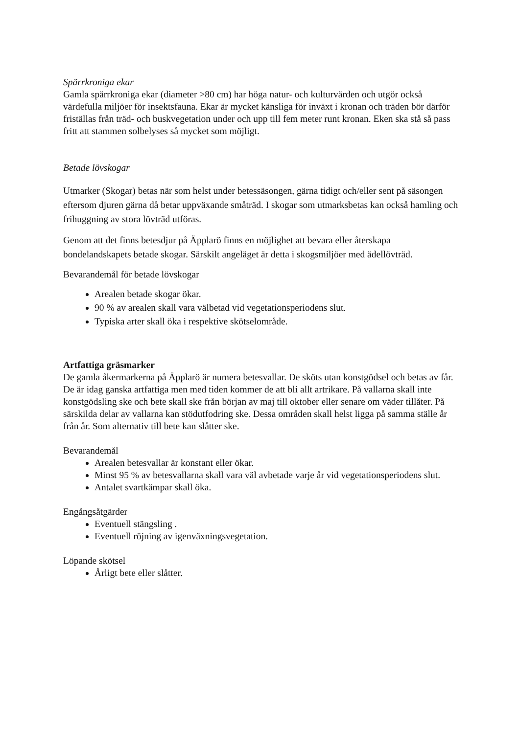Spärrkroniga ekar
Gamla spärrkroniga ekar (diameter >80 cm) har höga natur- och kulturvärden och utgör också värdefulla miljöer för insektsfauna. Ekar är mycket känsliga för inväxt i kronan och träden bör därför friställas från träd- och buskvegetation under och upp till fem meter runt kronan. Eken ska stå så pass fritt att stammen solbelyses så mycket som möjligt.
Betade lövskogar
Utmarker (Skogar) betas när som helst under betessäsongen, gärna tidigt och/eller sent på säsongen eftersom djuren gärna då betar uppväxande småträd. I skogar som utmarksbetas kan också hamling och frihuggning av stora lövträd utföras.
Genom att det finns betesdjur på Äpplarö finns en möjlighet att bevara eller återskapa bondelandskapets betade skogar. Särskilt angeläget är detta i skogsmiljöer med ädellövträd.
Bevarandemål för betade lövskogar
Arealen betade skogar ökar.
90 % av arealen skall vara välbetad vid vegetationsperiodens slut.
Typiska arter skall öka i respektive skötselområde.
Artfattiga gräsmarker
De gamla åkermarkerna på Äpplarö är numera betesvallar. De sköts utan konstgödsel och betas av får. De är idag ganska artfattiga men med tiden kommer de att bli allt artrikare. På vallarna skall inte konstgödsling ske och bete skall ske från början av maj till oktober eller senare om väder tillåter. På särskilda delar av vallarna kan stödutfodring ske. Dessa områden skall helst ligga på samma ställe år från år. Som alternativ till bete kan slåtter ske.
Bevarandemål
Arealen betesvallar är konstant eller ökar.
Minst 95 % av betesvallarna skall vara väl avbetade varje år vid vegetationsperiodens slut.
Antalet svartkämpar skall öka.
Engångsåtgärder
Eventuell stängsling .
Eventuell röjning av igenväxningsvegetation.
Löpande skötsel
Årligt bete eller slåtter.